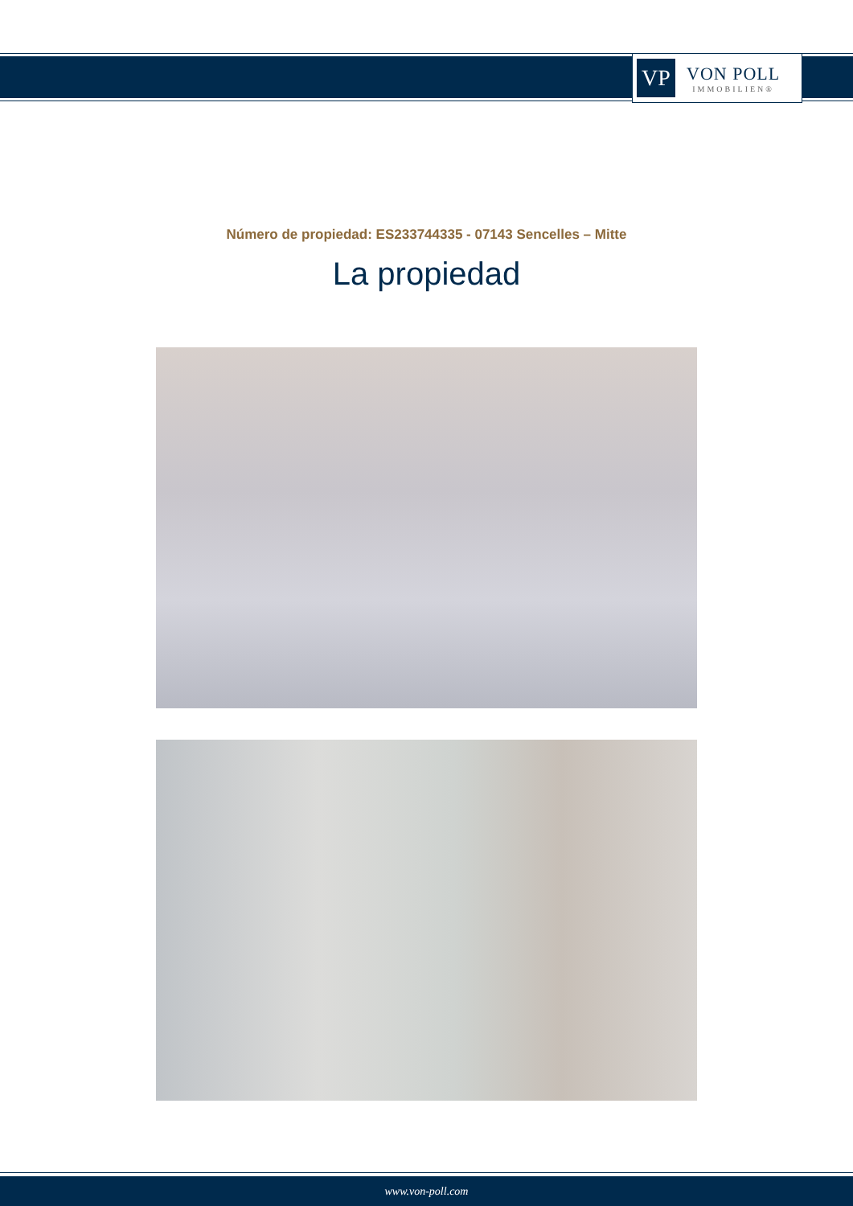VP
VON POLL
IMMOBILIEN®
Número de propiedad: ES233744335 - 07143 Sencelles – Mitte
La propiedad
www.von-poll.com